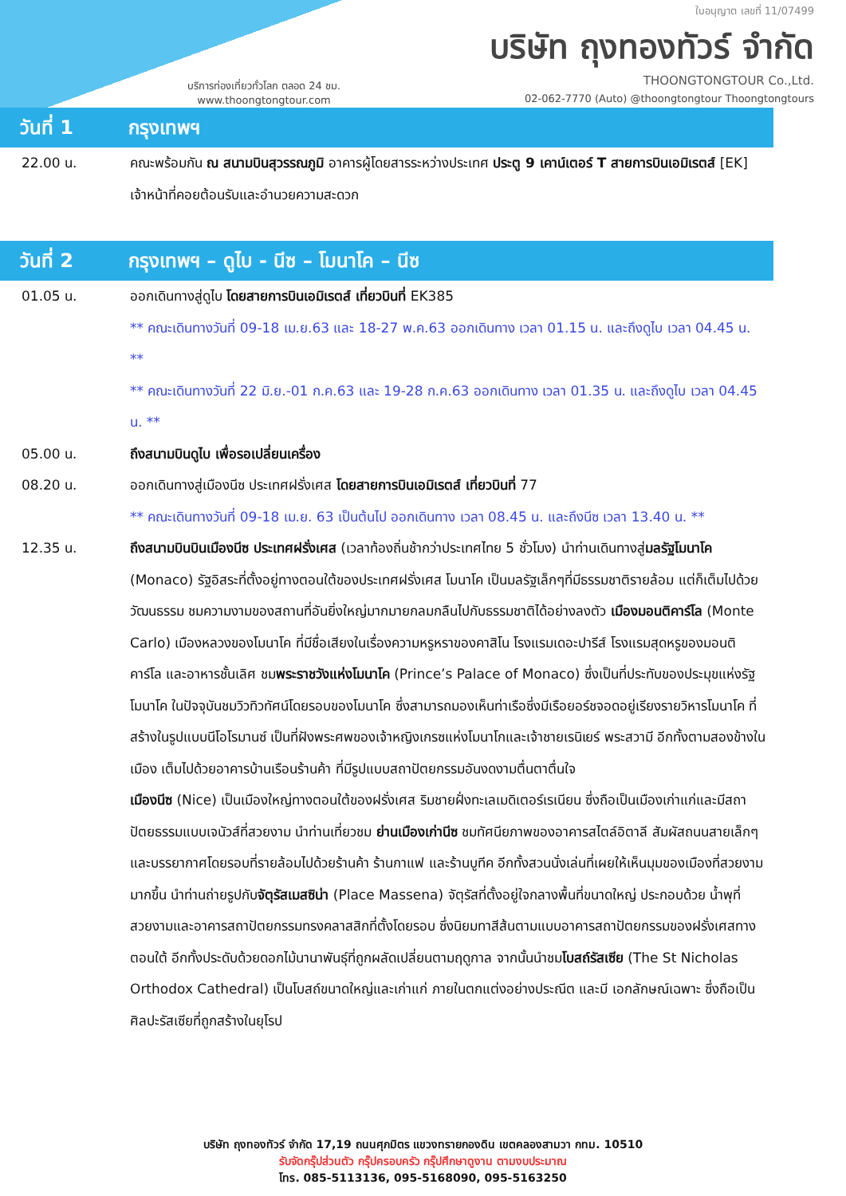ใบอนุญาต เลขที่ 11/07499
บริษัท ถุงทองทัวร์ จำกัด
THOONGTONGTOUR Co.,Ltd.
02-062-7770 (Auto) @thoongtongtour Thoongtongtours
บริการท่องเที่ยวทั่วโลก ตลอด 24 ชม.
www.thoongtongtour.com
วันที่ 1 กรุงเทพฯ
22.00 น. คณะพร้อมกัน ณ สนามบินสุวรรณภูมิ อาคารผู้โดยสารระหว่างประเทศ ประตู 9 เคาน์เตอร์ T สายการบินเอมิเรตส์ [EK] เจ้าหน้าที่คอยต้อนรับและอำนวยความสะดวก
วันที่ 2 กรุงเทพฯ – ดูไบ - นีซ – โมนาโค – นีซ
01.05 น. ออกเดินทางสู่ดูไบ โดยสายการบินเอมิเรตส์ เที่ยวบินที่ EK385
** คณะเดินทางวันที่ 09-18 เม.ย.63 และ 18-27 พ.ค.63 ออกเดินทาง เวลา 01.15 น. และถึงดูไบ เวลา 04.45 น. **
** คณะเดินทางวันที่ 22 มิ.ย.-01 ก.ค.63 และ 19-28 ก.ค.63 ออกเดินทาง เวลา 01.35 น. และถึงดูไบ เวลา 04.45 น. **
05.00 น. ถึงสนามบินดูไบ เพื่อรอเปลี่ยนเครื่อง
08.20 น. ออกเดินทางสู่เมืองนีซ ประเทศฝรั่งเศส โดยสายการบินเอมิเรตส์ เที่ยวบินที่ 77
** คณะเดินทางวันที่ 09-18 เม.ย. 63 เป็นต้นไป ออกเดินทาง เวลา 08.45 น. และถึงนีซ เวลา 13.40 น. **
12.35 น. ถึงสนามบินบินเมืองนีซ ประเทศฝรั่งเศส (เวลาท้องถิ่นช้ากว่าประเทศไทย 5 ชั่วโมง) นำท่านเดินทางสู่มลรัฐโมนาโค (Monaco) รัฐอิสระที่ตั้งอยู่ทางตอนใต้ของประเทศฝรั่งเศส โมนาโค เป็นมลรัฐเล็กๆที่มีธรรมชาติรายล้อม แต่ก็เต็มไปด้วยวัฒนธรรม ชมความงามของสถานที่อันยิ่งใหญ่มากมายกลมกลืนไปกับธรรมชาติได้อย่างลงตัว เมืองมอนติคาร์โล (Monte Carlo) เมืองหลวงของโมนาโค ที่มีชื่อเสียงในเรื่องความหรูหราของคาสิโน โรงแรมเดอะปารีส์ โรงแรมสุดหรูของมอนติคาร์โล และอาหารชั้นเลิศ ชมพระราชวังแห่งโมนาโค (Prince’s Palace of Monaco) ซึ่งเป็นที่ประทับของประมุขแห่งรัฐโมนาโค ในปัจจุบันชมวิวทิวทัศน์โดยรอบของโมนาโค ซึ่งสามารถมองเห็นท่าเรือซึ่งมีเรือยอร์ชจอดอยู่เรียงรายวิหารโมนาโค ที่สร้างในรูปแบบนีโอโรมานซ์ เป็นที่ฝังพระศพของเจ้าหญิงเกรซแห่งโมนาโกและเจ้าชายเรนิเยร์ พระสวามี อีกทั้งตามสองข้างในเมือง เต็มไปด้วยอาคารบ้านเรือนร้านค้า ที่มีรูปแบบสถาปัตยกรรมอันงดงามตื่นตาตื่นใจ
เมืองนีซ (Nice) เป็นเมืองใหญ่ทางตอนใต้ของฝรั่งเศส ริมชายฝั่งทะเลเมดิเตอร์เรเนียน ซึ่งถือเป็นเมืองเก่าแก่และมีสถาปัตยธรรมแบบเจนัวส์ที่สวยงาม นำท่านเที่ยวชม ย่านเมืองเก่านีซ ชมทัศนียภาพของอาคารสไตล์อิตาลี สัมผัสถนนสายเล็กๆ และบรรยากาศโดยรอบที่รายล้อมไปด้วยร้านค้า ร้านกาแฟ และร้านบูทีค อีกทั้งสวนนั่งเล่นที่เผยให้เห็นมุมของเมืองที่สวยงามมากขึ้น นำท่านถ่ายรูปกับจัตุรัสเมสซิน่า (Place Massena) จัตุรัสที่ตั้งอยู่ใจกลางพื้นที่ขนาดใหญ่ ประกอบด้วย น้ำพุที่สวยงามและอาคารสถาปัตยกรรมทรงคลาสสิกที่ตั้งโดยรอบ ซึ่งนิยมทาสีส้นตามแบบอาคารสถาปัตยกรรมของฝรั่งเศสทางตอนใต้ อีกทั้งประดับด้วยดอกไม้นานาพันธุ์ที่ถูกผลัดเปลี่ยนตามฤดูกาล จากนั้นนำชมโบสถ์รัสเซีย (The St Nicholas Orthodox Cathedral) เป็นโบสถ์ขนาดใหญ่และเก่าแก่ ภายในตกแต่งอย่างประณีต และมี เอกลักษณ์เฉพาะ ซึ่งถือเป็นศิลปะรัสเซียที่ถูกสร้างในยุโรป
บริษัท ถุงทองทัวร์ จำกัด 17,19 ถนนศุภมิตร แขวงทรายกองดิน เขตคลองสามวา กทม. 10510
รับจัดกรุ๊ปส่วนตัว กรุ๊ปครอบครัว กรุ๊ปศึกษาดูงาน ตามงบประมาณ
โทร. 085-5113136, 095-5168090, 095-5163250